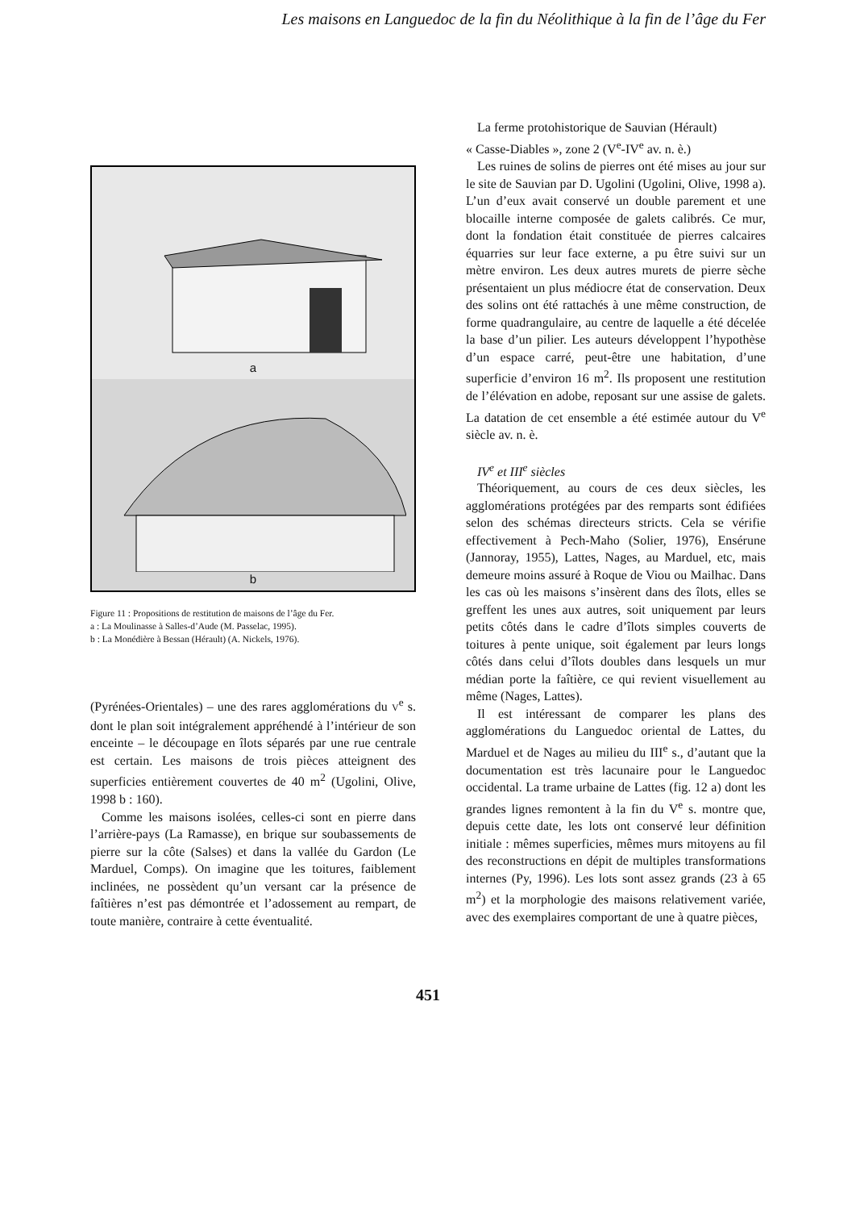Les maisons en Languedoc de la fin du Néolithique à la fin de l’âge du Fer
a
b
Figure 11 : Propositions de restitution de maisons de l’âge du Fer.
a : La Moulinasse à Salles-d’Aude (M. Passelac, 1995).
b : La Monédière à Bessan (Hérault) (A. Nickels, 1976).
(Pyrénées-Orientales) – une des rares agglomérations du V<sup>e</sup> s. dont le plan soit intégralement appréhendé à l’intérieur de son enceinte – le découpage en îlots séparés par une rue centrale est certain. Les maisons de trois pièces atteignent des superficies entièrement couvertes de 40 m<sup>2</sup> (Ugolini, Olive, 1998 b : 160).
Comme les maisons isolées, celles-ci sont en pierre dans l’arrière-pays (La Ramasse), en brique sur soubassements de pierre sur la côte (Salses) et dans la vallée du Gardon (Le Marduel, Comps). On imagine que les toitures, faiblement inclinées, ne possèdent qu’un versant car la présence de faîtières n’est pas démontrée et l’adossement au rempart, de toute manière, contraire à cette éventualité.
La ferme protohistorique de Sauvian (Hérault)
« Casse-Diables », zone 2 (V<sup>e</sup>-IV<sup>e</sup> av. n. è.)
Les ruines de solins de pierres ont été mises au jour sur le site de Sauvian par D. Ugolini (Ugolini, Olive, 1998 a). L’un d’eux avait conservé un double parement et une blocaille interne composée de galets calibrés. Ce mur, dont la fondation était constituée de pierres calcaires équarries sur leur face externe, a pu être suivi sur un mètre environ. Les deux autres murets de pierre sèche présentaient un plus médiocre état de conservation. Deux des solins ont été rattachés à une même construction, de forme quadrangulaire, au centre de laquelle a été décelée la base d’un pilier. Les auteurs développent l’hypothèse d’un espace carré, peut-être une habitation, d’une superficie d’environ 16 m<sup>2</sup>. Ils proposent une restitution de l’élévation en adobe, reposant sur une assise de galets. La datation de cet ensemble a été estimée autour du V<sup>e</sup> siècle av. n. è.
IV<sup>e</sup> et III<sup>e</sup> siècles
Théoriquement, au cours de ces deux siècles, les agglomérations protégées par des remparts sont édifiées selon des schémas directeurs stricts. Cela se vérifie effectivement à Pech-Maho (Solier, 1976), Ensérune (Jannoray, 1955), Lattes, Nages, au Marduel, etc, mais demeure moins assuré à Roque de Viou ou Mailhac. Dans les cas où les maisons s’insèrent dans des îlots, elles se greffent les unes aux autres, soit uniquement par leurs petits côtés dans le cadre d’îlots simples couverts de toitures à pente unique, soit également par leurs longs côtés dans celui d’îlots doubles dans lesquels un mur médian porte la faîtière, ce qui revient visuellement au même (Nages, Lattes).
Il est intéressant de comparer les plans des agglomérations du Languedoc oriental de Lattes, du Marduel et de Nages au milieu du III<sup>e</sup> s., d’autant que la documentation est très lacunaire pour le Languedoc occidental. La trame urbaine de Lattes (fig. 12 a) dont les grandes lignes remontent à la fin du V<sup>e</sup> s. montre que, depuis cette date, les lots ont conservé leur définition initiale : mêmes superficies, mêmes murs mitoyens au fil des reconstructions en dépit de multiples transformations internes (Py, 1996). Les lots sont assez grands (23 à 65 m<sup>2</sup>) et la morphologie des maisons relativement variée, avec des exemplaires comportant de une à quatre pièces,
451